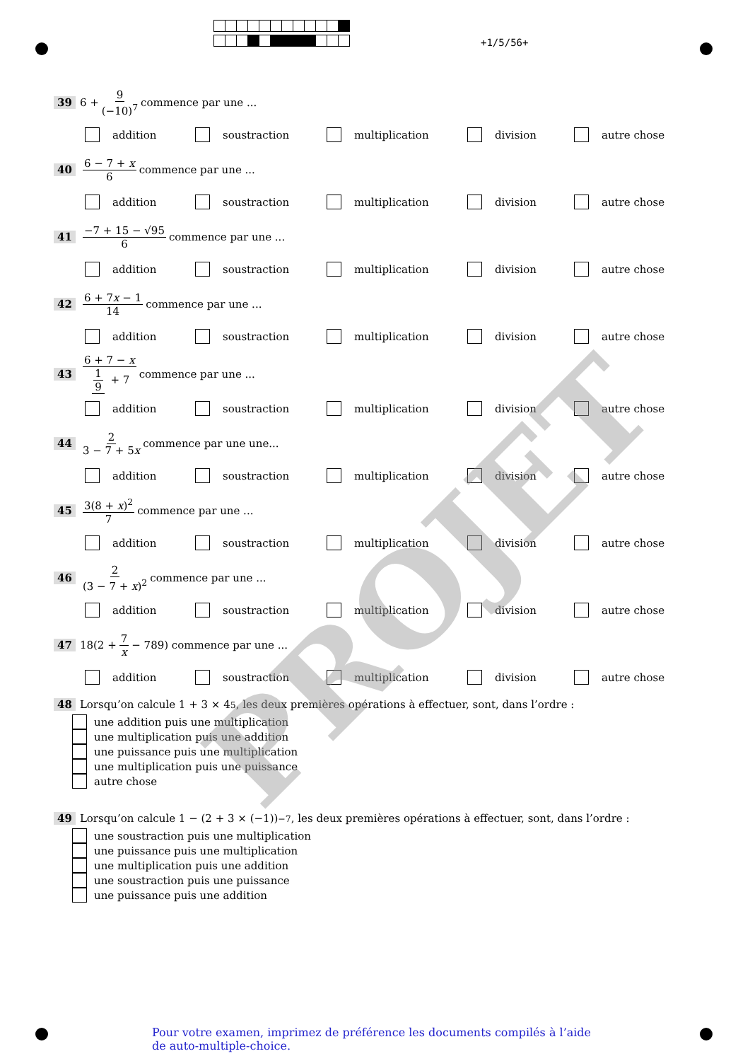+1/5/56+
39 6 + 9 (−10)<sup>7</sup> commence par une ...
addition soustraction multiplication division autre chose
40 6 − 7 + x 6 commence par une ...
addition soustraction multiplication division autre chose
41 −7 + 15 − √95 6 commence par une ...
addition soustraction multiplication division autre chose
42 6 + 7x − 1 14 commence par une ...
addition soustraction multiplication division autre chose
43 6 + 7 − x 1 9 + 7 commence par une ...
addition soustraction multiplication division autre chose
44 2 3 − 7 + 5x commence par une une...
addition soustraction multiplication division autre chose
45 3(8 + x)<sup>2</sup> 7 commence par une ...
addition soustraction multiplication division autre chose
46 2 (3 − 7 + x)<sup>2</sup> commence par une ...
addition soustraction multiplication division autre chose
47 18(2 + 7 x − 789) commence par une ...
addition soustraction multiplication division autre chose
48 Lorsqu’on calcule 1 + 3 × 4<sup>5</sup>, les deux premières opérations à effectuer, sont, dans l’ordre :
une addition puis une multiplication
une multiplication puis une addition
une puissance puis une multiplication
une multiplication puis une puissance
autre chose
49 Lorsqu’on calcule 1 − (2 + 3 × (−1))<sup>−7</sup>, les deux premières opérations à effectuer, sont, dans l’ordre :
une soustraction puis une multiplication
une puissance puis une multiplication
une multiplication puis une addition
une soustraction puis une puissance
une puissance puis une addition
PROJET
Pour votre examen, imprimez de préférence les documents compilés à l’aide de auto-multiple-choice.